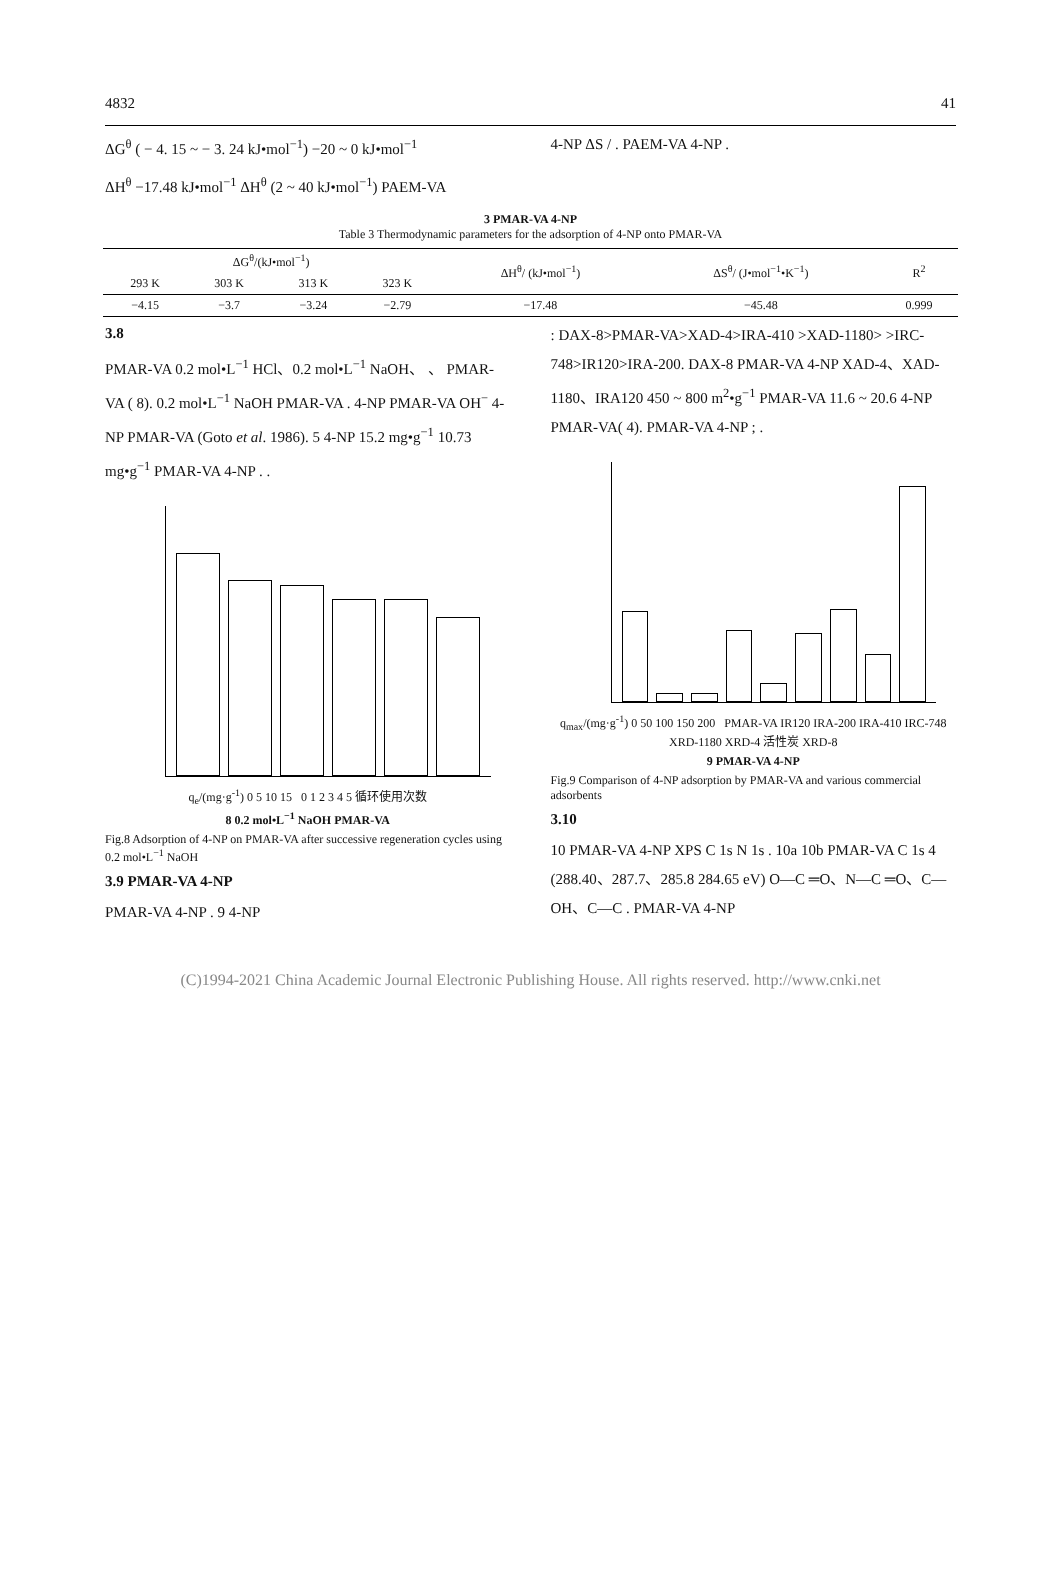4832 41
ΔG<sup>θ</sup> ( − 4. 15 ~ − 3. 24 kJ•mol<sup>−1</sup>) −20 ~ 0 kJ•mol<sup>−1</sup>
ΔH<sup>θ</sup> −17.48 kJ•mol<sup>−1</sup> ΔH<sup>θ</sup> (2 ~ 40 kJ•mol<sup>−1</sup>) PAEM-VA
4-NP ΔS / . PAEM-VA 4-NP .
3 PMAR-VA 4-NP
Table 3 Thermodynamic parameters for the adsorption of 4-NP onto PMAR-VA
| ΔG<sup>θ</sup>/(kJ•mol<sup>−1</sup>) | | | | ΔH<sup>θ</sup>/ (kJ•mol<sup>−1</sup>) | ΔS<sup>θ</sup>/ (J•mol<sup>−1</sup>•K<sup>−1</sup>) | R<sup>2</sup> |
| --- | --- | --- | --- | --- | --- | --- |
| 293 K | 303 K | 313 K | 323 K | | | |
| −4.15 | −3.7 | −3.24 | −2.79 | −17.48 | −45.48 | 0.999 |
3.8
PMAR-VA 0.2 mol•L<sup>−1</sup> HCl、0.2 mol•L<sup>−1</sup> NaOH、 、 PMAR-VA ( 8). 0.2 mol•L<sup>−1</sup> NaOH PMAR-VA . 4-NP PMAR-VA OH<sup>−</sup> 4-NP PMAR-VA (Goto et al. 1986). 5 4-NP 15.2 mg•g<sup>−1</sup> 10.73 mg•g<sup>−1</sup> PMAR-VA 4-NP . .
q<sub>e</sub>/(mg·g<sup>-1</sup>) 0 5 10 15 0 1 2 3 4 5 循环使用次数
8 0.2 mol•L<sup>−1</sup> NaOH PMAR-VA
Fig.8 Adsorption of 4-NP on PMAR-VA after successive regeneration cycles using 0.2 mol•L<sup>−1</sup> NaOH
3.9 PMAR-VA 4-NP
PMAR-VA 4-NP . 9 4-NP
: DAX-8>PMAR-VA>XAD-4>IRA-410 >XAD-1180> >IRC-748>IR120>IRA-200. DAX-8 PMAR-VA 4-NP XAD-4、XAD-1180、IRA120 450 ~ 800 m<sup>2</sup>•g<sup>−1</sup> PMAR-VA 11.6 ~ 20.6 4-NP PMAR-VA( 4). PMAR-VA 4-NP ; .
q<sub>max</sub>/(mg·g<sup>-1</sup>) 0 50 100 150 200 PMAR-VA IR120 IRA-200 IRA-410 IRC-748 XRD-1180 XRD-4 活性炭 XRD-8
9 PMAR-VA 4-NP
Fig.9 Comparison of 4-NP adsorption by PMAR-VA and various commercial adsorbents
3.10
10 PMAR-VA 4-NP XPS C 1s N 1s . 10a 10b PMAR-VA C 1s 4 (288.40、287.7、285.8 284.65 eV) O—C ═O、N—C ═O、C—OH、C—C . PMAR-VA 4-NP
(C)1994-2021 China Academic Journal Electronic Publishing House. All rights reserved. http://www.cnki.net